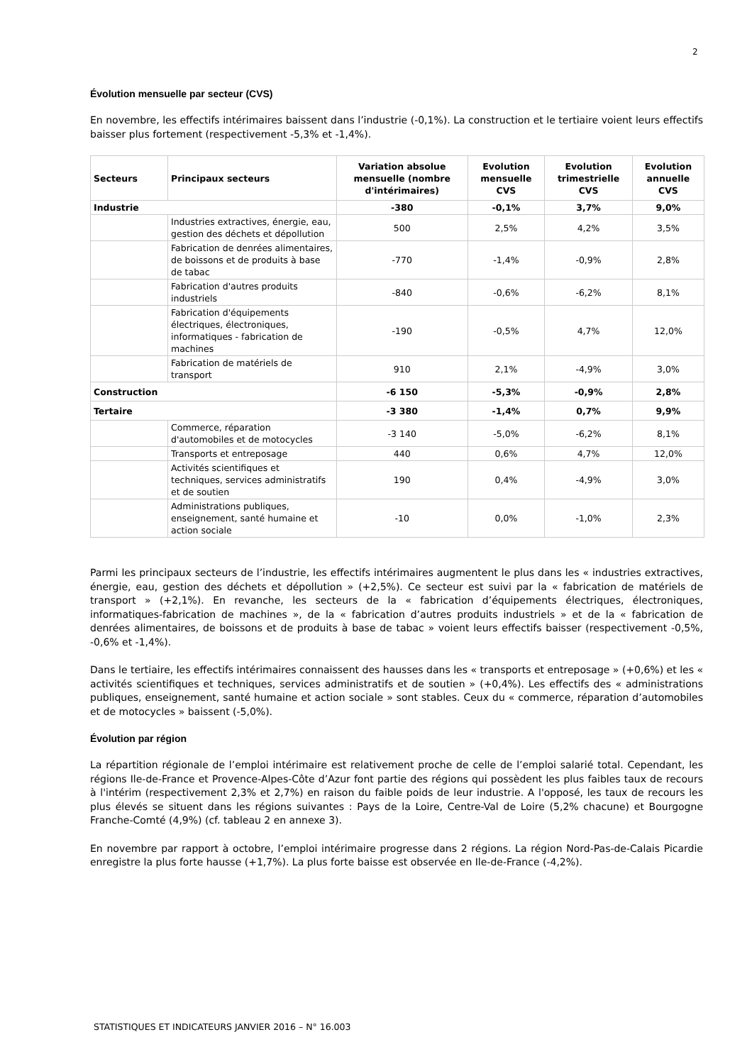2
Évolution mensuelle par secteur (CVS)
En novembre, les effectifs intérimaires baissent dans l’industrie (-0,1%). La construction et le tertiaire voient leurs effectifs baisser plus fortement (respectivement -5,3% et -1,4%).
| Secteurs | Principaux secteurs | Variation absolue mensuelle (nombre d'intérimaires) | Evolution mensuelle CVS | Evolution trimestrielle CVS | Evolution annuelle CVS |
| --- | --- | --- | --- | --- | --- |
| Industrie | | -380 | -0,1% | 3,7% | 9,0% |
| | Industries extractives, énergie, eau, gestion des déchets et dépollution | 500 | 2,5% | 4,2% | 3,5% |
| | Fabrication de denrées alimentaires, de boissons et de produits à base de tabac | -770 | -1,4% | -0,9% | 2,8% |
| | Fabrication d'autres produits industriels | -840 | -0,6% | -6,2% | 8,1% |
| | Fabrication d'équipements électriques, électroniques, informatiques - fabrication de machines | -190 | -0,5% | 4,7% | 12,0% |
| | Fabrication de matériels de transport | 910 | 2,1% | -4,9% | 3,0% |
| Construction | | -6 150 | -5,3% | -0,9% | 2,8% |
| Tertaire | | -3 380 | -1,4% | 0,7% | 9,9% |
| | Commerce, réparation d'automobiles et de motocycles | -3 140 | -5,0% | -6,2% | 8,1% |
| | Transports et entreposage | 440 | 0,6% | 4,7% | 12,0% |
| | Activités scientifiques et techniques, services administratifs et de soutien | 190 | 0,4% | -4,9% | 3,0% |
| | Administrations publiques, enseignement, santé humaine et action sociale | -10 | 0,0% | -1,0% | 2,3% |
Parmi les principaux secteurs de l’industrie, les effectifs intérimaires augmentent le plus dans les « industries extractives, énergie, eau, gestion des déchets et dépollution » (+2,5%). Ce secteur est suivi par la « fabrication de matériels de transport » (+2,1%). En revanche, les secteurs de la « fabrication d’équipements électriques, électroniques, informatiques-fabrication de machines », de la « fabrication d’autres produits industriels » et de la « fabrication de denrées alimentaires, de boissons et de produits à base de tabac » voient leurs effectifs baisser (respectivement -0,5%, -0,6% et -1,4%).
Dans le tertiaire, les effectifs intérimaires connaissent des hausses dans les « transports et entreposage » (+0,6%) et les « activités scientifiques et techniques, services administratifs et de soutien » (+0,4%). Les effectifs des « administrations publiques, enseignement, santé humaine et action sociale » sont stables. Ceux du « commerce, réparation d’automobiles et de motocycles » baissent (-5,0%).
Évolution par région
La répartition régionale de l’emploi intérimaire est relativement proche de celle de l’emploi salarié total. Cependant, les régions Ile-de-France et Provence-Alpes-Côte d’Azur font partie des régions qui possèdent les plus faibles taux de recours à l'intérim (respectivement 2,3% et 2,7%) en raison du faible poids de leur industrie. A l'opposé, les taux de recours les plus élevés se situent dans les régions suivantes : Pays de la Loire, Centre-Val de Loire (5,2% chacune) et Bourgogne Franche-Comté (4,9%) (cf. tableau 2 en annexe 3).
En novembre par rapport à octobre, l’emploi intérimaire progresse dans 2 régions. La région Nord-Pas-de-Calais Picardie enregistre la plus forte hausse (+1,7%). La plus forte baisse est observée en Ile-de-France (-4,2%).
STATISTIQUES ET INDICATEURS JANVIER 2016 – N° 16.003